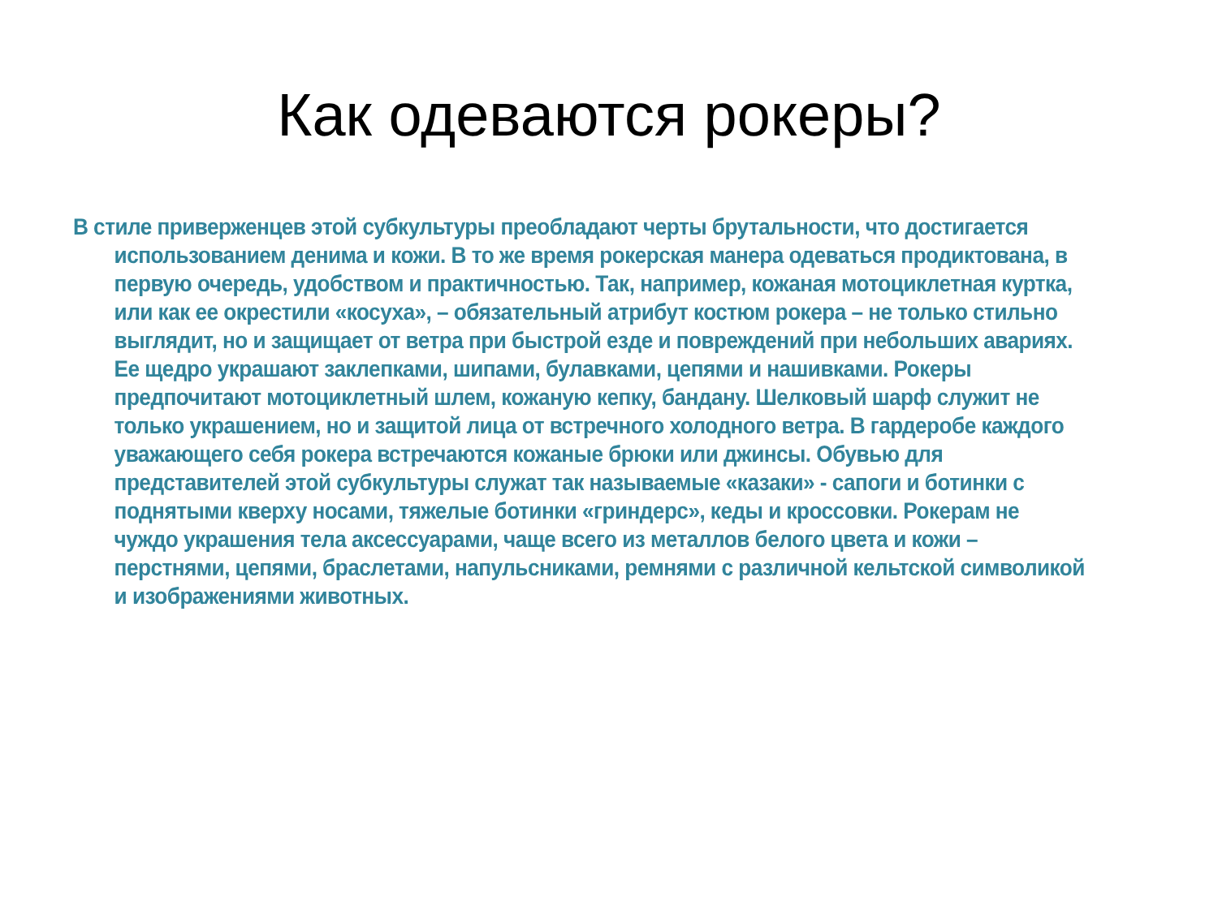Как одеваются рокеры?
В стиле приверженцев этой субкультуры преобладают черты брутальности, что достигается использованием денима и кожи. В то же время рокерская манера одеваться продиктована, в первую очередь, удобством и практичностью. Так, например, кожаная мотоциклетная куртка, или как ее окрестили «косуха», – обязательный атрибут костюм рокера – не только стильно выглядит, но и защищает от ветра при быстрой езде и повреждений при небольших авариях. Ее щедро украшают заклепками, шипами, булавками, цепями и нашивками. Рокеры предпочитают мотоциклетный шлем, кожаную кепку, бандану. Шелковый шарф служит не только украшением, но и защитой лица от встречного холодного ветра. В гардеробе каждого уважающего себя рокера встречаются кожаные брюки или джинсы. Обувью для представителей этой субкультуры служат так называемые «казаки» - сапоги и ботинки с поднятыми кверху носами, тяжелые ботинки «гриндерс», кеды и кроссовки. Рокерам не чуждо украшения тела аксессуарами, чаще всего из металлов белого цвета и кожи – перстнями, цепями, браслетами, напульсниками, ремнями с различной кельтской символикой и изображениями животных.